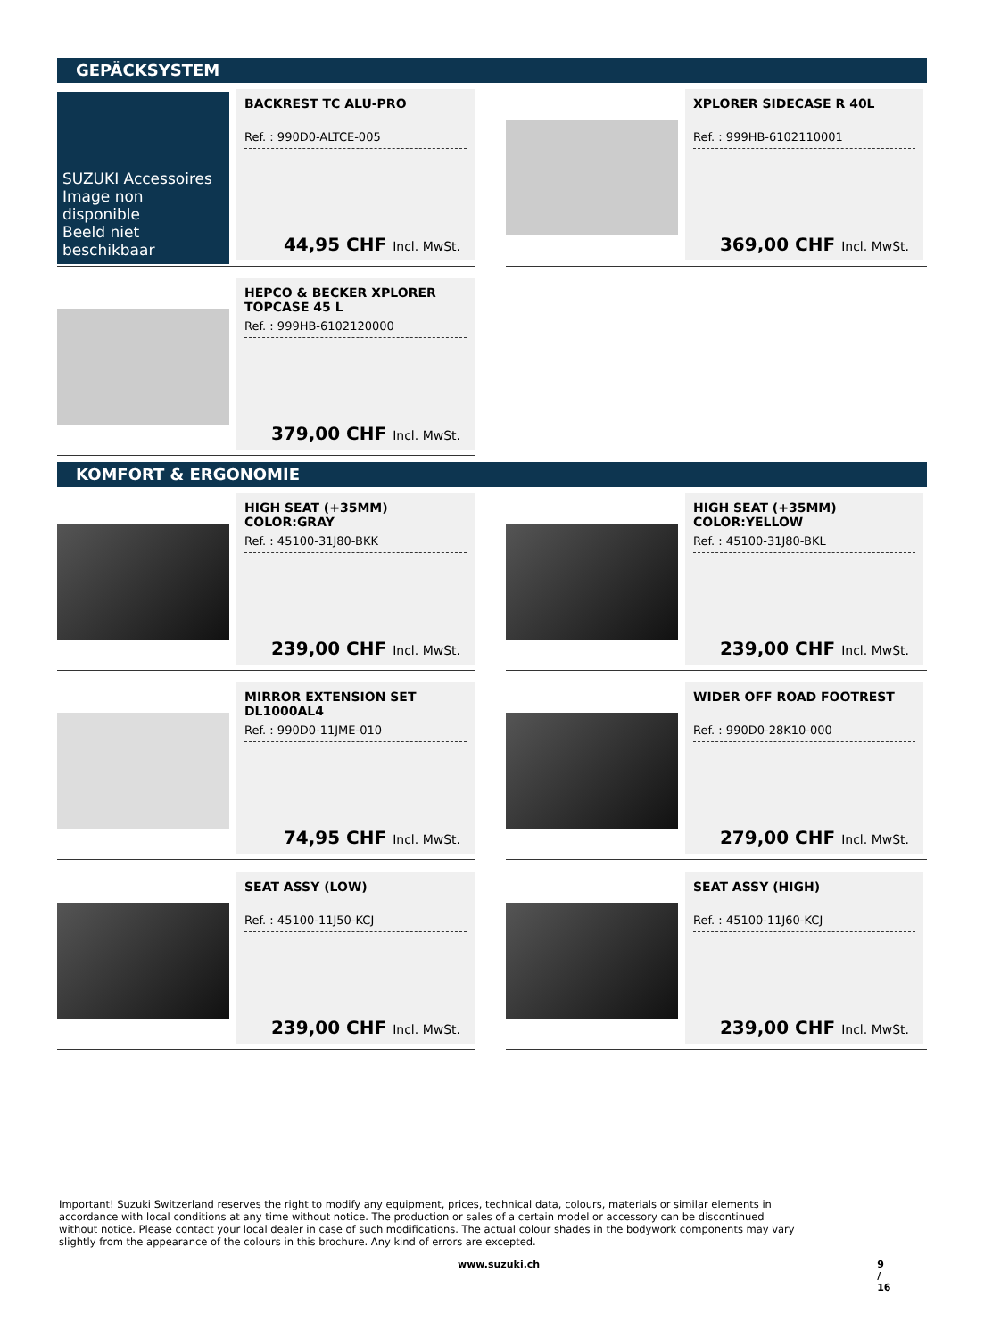GEPÄCKSYSTEM
SUZUKI Accessoires
Image non disponible
Beeld niet beschikbaar
BACKREST TC ALU-PRO
Ref. : 990D0-ALTCE-005
44,95 CHF Incl. MwSt.
XPLORER SIDECASE R 40L
Ref. : 999HB-6102110001
369,00 CHF Incl. MwSt.
HEPCO & BECKER XPLORER TOPCASE 45 L
Ref. : 999HB-6102120000
379,00 CHF Incl. MwSt.
KOMFORT & ERGONOMIE
HIGH SEAT (+35MM) COLOR:GRAY
Ref. : 45100-31J80-BKK
239,00 CHF Incl. MwSt.
HIGH SEAT (+35MM) COLOR:YELLOW
Ref. : 45100-31J80-BKL
239,00 CHF Incl. MwSt.
MIRROR EXTENSION SET DL1000AL4
Ref. : 990D0-11JME-010
74,95 CHF Incl. MwSt.
WIDER OFF ROAD FOOTREST
Ref. : 990D0-28K10-000
279,00 CHF Incl. MwSt.
SEAT ASSY (LOW)
Ref. : 45100-11J50-KCJ
239,00 CHF Incl. MwSt.
SEAT ASSY (HIGH)
Ref. : 45100-11J60-KCJ
239,00 CHF Incl. MwSt.
Important! Suzuki Switzerland reserves the right to modify any equipment, prices, technical data, colours, materials or similar elements in accordance with local conditions at any time without notice. The production or sales of a certain model or accessory can be discontinued without notice. Please contact your local dealer in case of such modifications. The actual colour shades in the bodywork components may vary slightly from the appearance of the colours in this brochure. Any kind of errors are excepted.
www.suzuki.ch 9 / 16